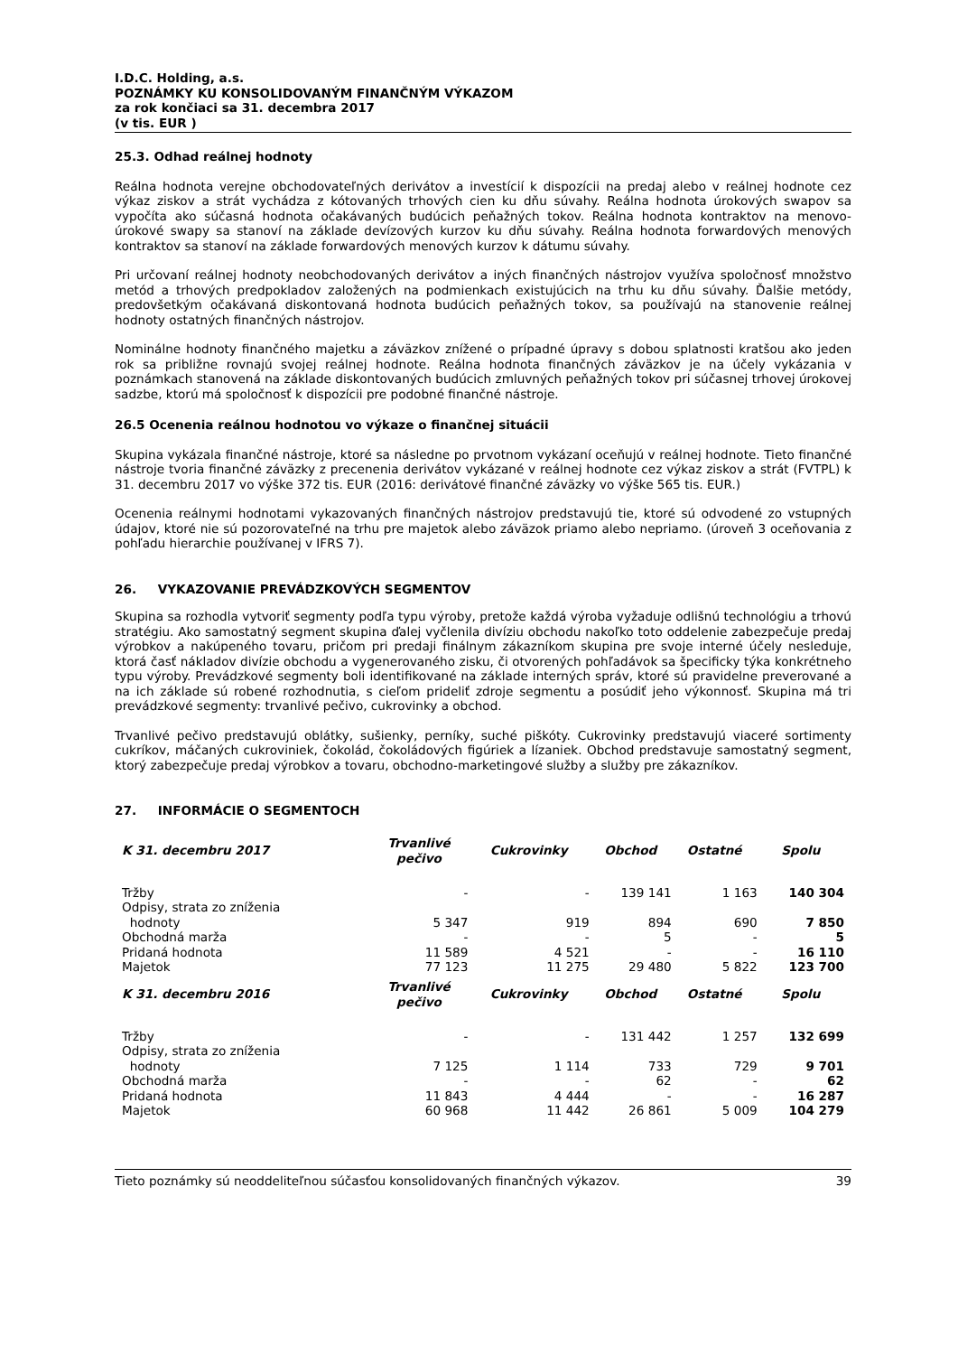I.D.C. Holding, a.s.
POZNÁMKY KU KONSOLIDOVANÝM FINANČNÝM VÝKAZOM
za rok končiaci sa 31. decembra 2017
(v tis. EUR )
25.3. Odhad reálnej hodnoty
Reálna hodnota verejne obchodovateľných derivátov a investícií k dispozícii na predaj alebo v reálnej hodnote cez výkaz ziskov a strát vychádza z kótovaných trhových cien ku dňu súvahy. Reálna hodnota úrokových swapov sa vypočíta ako súčasná hodnota očakávaných budúcich peňažných tokov. Reálna hodnota kontraktov na menovo-úrokové swapy sa stanoví na základe devízových kurzov ku dňu súvahy. Reálna hodnota forwardových menových kontraktov sa stanoví na základe forwardových menových kurzov k dátumu súvahy.
Pri určovaní reálnej hodnoty neobchodovaných derivátov a iných finančných nástrojov využíva spoločnosť množstvo metód a trhových predpokladov založených na podmienkach existujúcich na trhu ku dňu súvahy. Ďalšie metódy, predovšetkým očakávaná diskontovaná hodnota budúcich peňažných tokov, sa používajú na stanovenie reálnej hodnoty ostatných finančných nástrojov.
Nominálne hodnoty finančného majetku a záväzkov znížené o prípadné úpravy s dobou splatnosti kratšou ako jeden rok sa približne rovnajú svojej reálnej hodnote. Reálna hodnota finančných záväzkov je na účely vykázania v poznámkach stanovená na základe diskontovaných budúcich zmluvných peňažných tokov pri súčasnej trhovej úrokovej sadzbe, ktorú má spoločnosť k dispozícii pre podobné finančné nástroje.
26.5 Ocenenia reálnou hodnotou vo výkaze o finančnej situácii
Skupina vykázala finančné nástroje, ktoré sa následne po prvotnom vykázaní oceňujú v reálnej hodnote. Tieto finančné nástroje tvoria finančné záväzky z precenenia derivátov vykázané v reálnej hodnote cez výkaz ziskov a strát (FVTPL) k 31. decembru 2017 vo výške 372 tis. EUR (2016: derivátové finančné záväzky vo výške 565 tis. EUR.)
Ocenenia reálnymi hodnotami vykazovaných finančných nástrojov predstavujú tie, ktoré sú odvodené zo vstupných údajov, ktoré nie sú pozorovateľné na trhu pre majetok alebo záväzok priamo alebo nepriamo. (úroveň 3 oceňovania z pohľadu hierarchie používanej v IFRS 7).
26. VYKAZOVANIE PREVÁDZKOVÝCH SEGMENTOV
Skupina sa rozhodla vytvoriť segmenty podľa typu výroby, pretože každá výroba vyžaduje odlišnú technológiu a trhovú stratégiu. Ako samostatný segment skupina ďalej vyčlenila divíziu obchodu nakoľko toto oddelenie zabezpečuje predaj výrobkov a nakúpeného tovaru, pričom pri predaji finálnym zákazníkom skupina pre svoje interné účely nesleduje, ktorá časť nákladov divízie obchodu a vygenerovaného zisku, či otvorených pohľadávok sa špecificky týka konkrétneho typu výroby. Prevádzkové segmenty boli identifikované na základe interných správ, ktoré sú pravidelne preverované a na ich základe sú robené rozhodnutia, s cieľom prideliť zdroje segmentu a posúdiť jeho výkonnosť. Skupina má tri prevádzkové segmenty: trvanlivé pečivo, cukrovinky a obchod.
Trvanlivé pečivo predstavujú oblátky, sušienky, perníky, suché piškóty. Cukrovinky predstavujú viaceré sortimenty cukríkov, máčaných cukroviniek, čokolád, čokoládových figúriek a lízaniek. Obchod predstavuje samostatný segment, ktorý zabezpečuje predaj výrobkov a tovaru, obchodno-marketingové služby a služby pre zákazníkov.
27. INFORMÁCIE O SEGMENTOCH
| K 31. decembru 2017 | Trvanlivé pečivo | Cukrovinky | Obchod | Ostatné | Spolu |
| --- | --- | --- | --- | --- | --- |
| Tržby | - | - | 139 141 | 1 163 | 140 304 |
| Odpisy, strata zo zníženia hodnoty | 5 347 | 919 | 894 | 690 | 7 850 |
| Obchodná marža | - | - | 5 | - | 5 |
| Pridaná hodnota | 11 589 | 4 521 | - | - | 16 110 |
| Majetok | 77 123 | 11 275 | 29 480 | 5 822 | 123 700 |
| K 31. decembru 2016 | Trvanlivé pečivo | Cukrovinky | Obchod | Ostatné | Spolu |
| Tržby | - | - | 131 442 | 1 257 | 132 699 |
| Odpisy, strata zo zníženia hodnoty | 7 125 | 1 114 | 733 | 729 | 9 701 |
| Obchodná marža | - | - | 62 | - | 62 |
| Pridaná hodnota | 11 843 | 4 444 | - | - | 16 287 |
| Majetok | 60 968 | 11 442 | 26 861 | 5 009 | 104 279 |
Tieto poznámky sú neoddeliteľnou súčasťou konsolidovaných finančných výkazov. 39